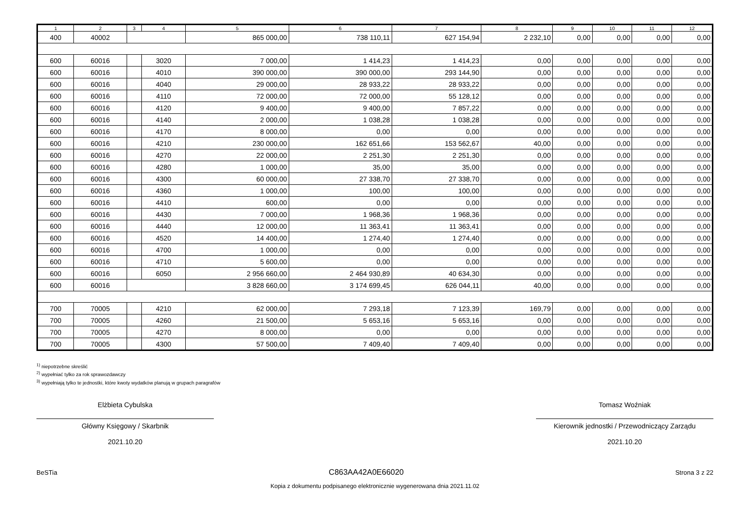| 1 | 2 | 3 | 4 | 5 | 6 | 7 | 8 | 9 | 10 | 11 | 12 |
| --- | --- | --- | --- | --- | --- | --- | --- | --- | --- | --- | --- |
| 400 | 40002 | | | 865 000,00 | 738 110,11 | 627 154,94 | 2 232,10 | 0,00 | 0,00 | 0,00 | 0,00 |
| 600 | 60016 | | 3020 | 7 000,00 | 1 414,23 | 1 414,23 | 0,00 | 0,00 | 0,00 | 0,00 | 0,00 |
| 600 | 60016 | | 4010 | 390 000,00 | 390 000,00 | 293 144,90 | 0,00 | 0,00 | 0,00 | 0,00 | 0,00 |
| 600 | 60016 | | 4040 | 29 000,00 | 28 933,22 | 28 933,22 | 0,00 | 0,00 | 0,00 | 0,00 | 0,00 |
| 600 | 60016 | | 4110 | 72 000,00 | 72 000,00 | 55 128,12 | 0,00 | 0,00 | 0,00 | 0,00 | 0,00 |
| 600 | 60016 | | 4120 | 9 400,00 | 9 400,00 | 7 857,22 | 0,00 | 0,00 | 0,00 | 0,00 | 0,00 |
| 600 | 60016 | | 4140 | 2 000,00 | 1 038,28 | 1 038,28 | 0,00 | 0,00 | 0,00 | 0,00 | 0,00 |
| 600 | 60016 | | 4170 | 8 000,00 | 0,00 | 0,00 | 0,00 | 0,00 | 0,00 | 0,00 | 0,00 |
| 600 | 60016 | | 4210 | 230 000,00 | 162 651,66 | 153 562,67 | 40,00 | 0,00 | 0,00 | 0,00 | 0,00 |
| 600 | 60016 | | 4270 | 22 000,00 | 2 251,30 | 2 251,30 | 0,00 | 0,00 | 0,00 | 0,00 | 0,00 |
| 600 | 60016 | | 4280 | 1 000,00 | 35,00 | 35,00 | 0,00 | 0,00 | 0,00 | 0,00 | 0,00 |
| 600 | 60016 | | 4300 | 60 000,00 | 27 338,70 | 27 338,70 | 0,00 | 0,00 | 0,00 | 0,00 | 0,00 |
| 600 | 60016 | | 4360 | 1 000,00 | 100,00 | 100,00 | 0,00 | 0,00 | 0,00 | 0,00 | 0,00 |
| 600 | 60016 | | 4410 | 600,00 | 0,00 | 0,00 | 0,00 | 0,00 | 0,00 | 0,00 | 0,00 |
| 600 | 60016 | | 4430 | 7 000,00 | 1 968,36 | 1 968,36 | 0,00 | 0,00 | 0,00 | 0,00 | 0,00 |
| 600 | 60016 | | 4440 | 12 000,00 | 11 363,41 | 11 363,41 | 0,00 | 0,00 | 0,00 | 0,00 | 0,00 |
| 600 | 60016 | | 4520 | 14 400,00 | 1 274,40 | 1 274,40 | 0,00 | 0,00 | 0,00 | 0,00 | 0,00 |
| 600 | 60016 | | 4700 | 1 000,00 | 0,00 | 0,00 | 0,00 | 0,00 | 0,00 | 0,00 | 0,00 |
| 600 | 60016 | | 4710 | 5 600,00 | 0,00 | 0,00 | 0,00 | 0,00 | 0,00 | 0,00 | 0,00 |
| 600 | 60016 | | 6050 | 2 956 660,00 | 2 464 930,89 | 40 634,30 | 0,00 | 0,00 | 0,00 | 0,00 | 0,00 |
| 600 | 60016 | | | 3 828 660,00 | 3 174 699,45 | 626 044,11 | 40,00 | 0,00 | 0,00 | 0,00 | 0,00 |
| 700 | 70005 | | 4210 | 62 000,00 | 7 293,18 | 7 123,39 | 169,79 | 0,00 | 0,00 | 0,00 | 0,00 |
| 700 | 70005 | | 4260 | 21 500,00 | 5 653,16 | 5 653,16 | 0,00 | 0,00 | 0,00 | 0,00 | 0,00 |
| 700 | 70005 | | 4270 | 8 000,00 | 0,00 | 0,00 | 0,00 | 0,00 | 0,00 | 0,00 | 0,00 |
| 700 | 70005 | | 4300 | 57 500,00 | 7 409,40 | 7 409,40 | 0,00 | 0,00 | 0,00 | 0,00 | 0,00 |
<sup>1)</sup> niepotrzebne skreślić
<sup>2)</sup> wypełniać tylko za rok sprawozdawczy
<sup>3)</sup> wypełniają tylko te jednostki, które kwoty wydatków planują w grupach paragrafów
Elżbieta Cybulska
Główny Księgowy / Skarbnik
2021.10.20
Tomasz Woźniak
Kierownik jednostki / Przewodniczący Zarządu
2021.10.20
BeSTia C863AA42A0E66020 Strona 3 z 22
Kopia z dokumentu podpisanego elektronicznie wygenerowana dnia 2021.11.02